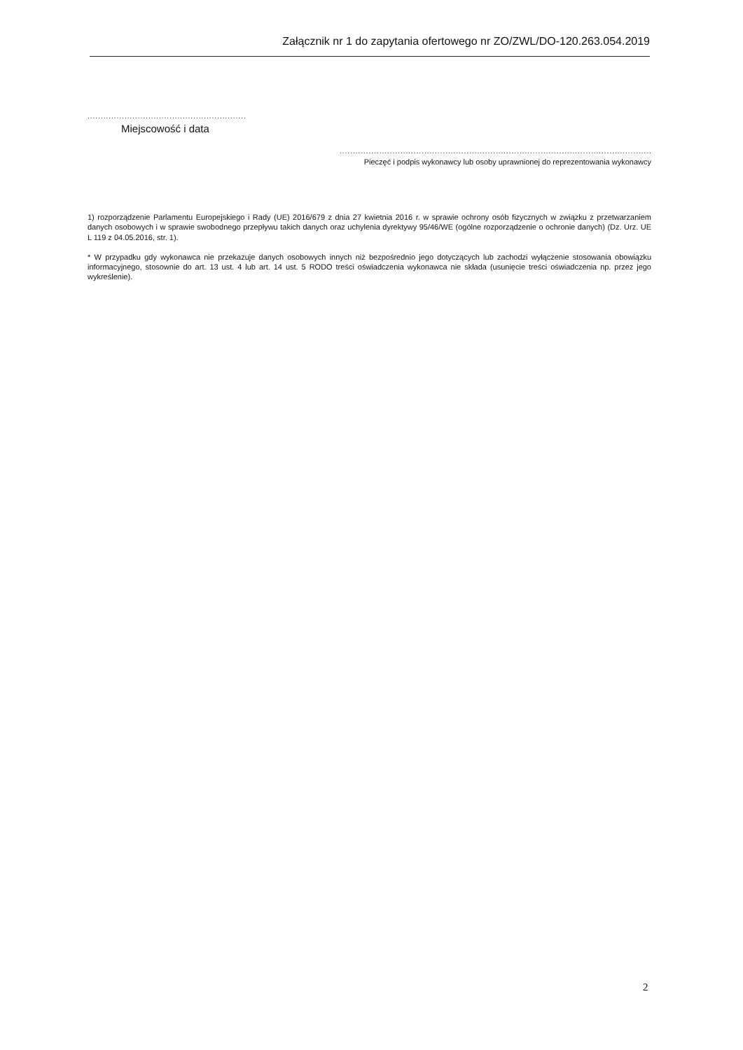Załącznik nr 1 do zapytania ofertowego nr ZO/ZWL/DO-120.263.054.2019
............................................................................
Miejscowość i data
........................................................................................................................
Pieczęć i podpis wykonawcy lub osoby uprawnionej do reprezentowania wykonawcy
1) rozporządzenie Parlamentu Europejskiego i Rady (UE) 2016/679 z dnia 27 kwietnia 2016 r. w sprawie ochrony osób fizycznych w związku z przetwarzaniem danych osobowych i w sprawie swobodnego przepływu takich danych oraz uchylenia dyrektywy 95/46/WE (ogólne rozporządzenie o ochronie danych) (Dz. Urz. UE L 119 z 04.05.2016, str. 1).
* W przypadku gdy wykonawca nie przekazuje danych osobowych innych niż bezpośrednio jego dotyczących lub zachodzi wyłączenie stosowania obowiązku informacyjnego, stosownie do art. 13 ust. 4 lub art. 14 ust. 5 RODO treści oświadczenia wykonawca nie składa (usunięcie treści oświadczenia np. przez jego wykreślenie).
2